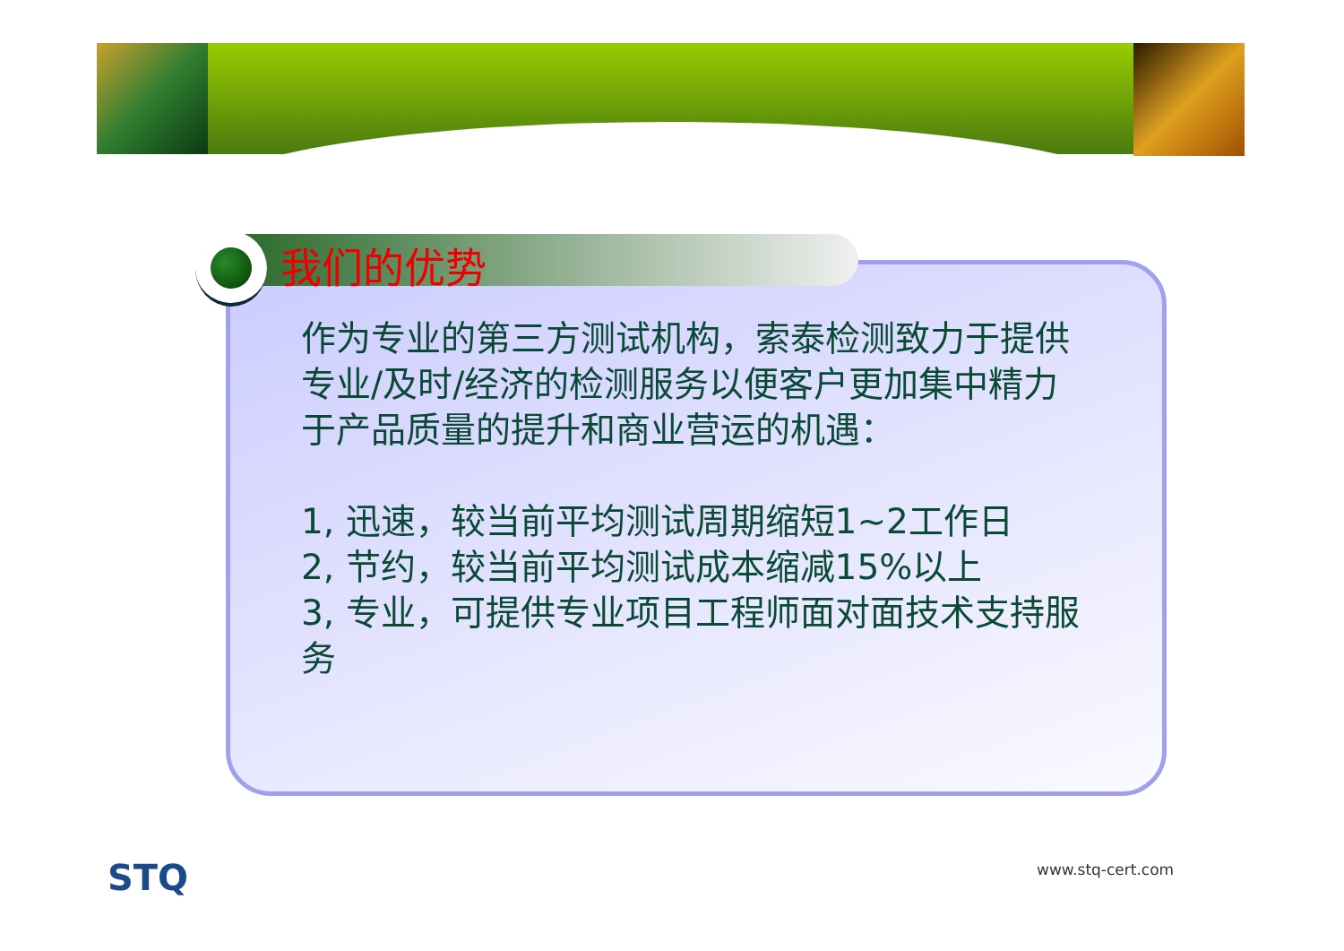我们的优势
作为专业的第三方测试机构，索泰检测致力于提供专业/及时/经济的检测服务以便客户更加集中精力于产品质量的提升和商业营运的机遇：
1, 迅速，较当前平均测试周期缩短1~2工作日
2, 节约，较当前平均测试成本缩减15%以上
3, 专业，可提供专业项目工程师面对面技术支持服务
STQ www.stq-cert.com